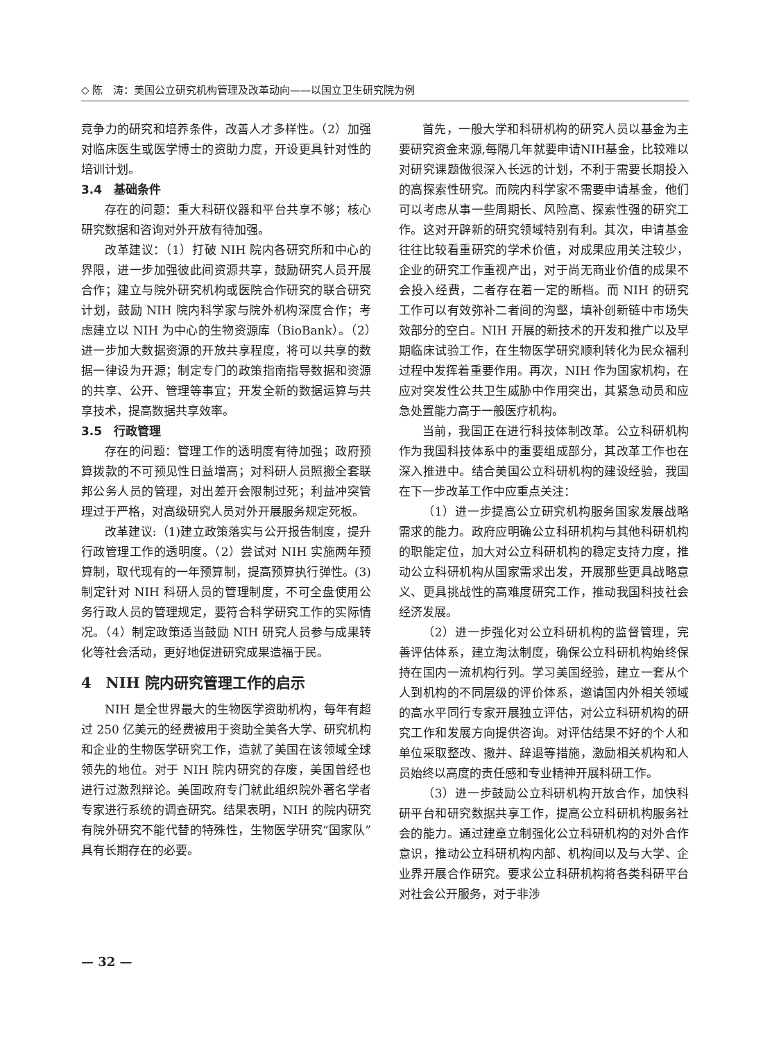◇ 陈　涛：美国公立研究机构管理及改革动向——以国立卫生研究院为例
竞争力的研究和培养条件，改善人才多样性。（2）加强对临床医生或医学博士的资助力度，开设更具针对性的培训计划。
3.4　基础条件
存在的问题：重大科研仪器和平台共享不够；核心研究数据和咨询对外开放有待加强。
改革建议：（1）打破 NIH 院内各研究所和中心的界限，进一步加强彼此间资源共享，鼓励研究人员开展合作；建立与院外研究机构或医院合作研究的联合研究计划，鼓励 NIH 院内科学家与院外机构深度合作；考虑建立以 NIH 为中心的生物资源库（BioBank）。（2）进一步加大数据资源的开放共享程度，将可以共享的数据一律设为开源；制定专门的政策指南指导数据和资源的共享、公开、管理等事宜；开发全新的数据运算与共享技术，提高数据共享效率。
3.5　行政管理
存在的问题：管理工作的透明度有待加强；政府预算拨款的不可预见性日益增高；对科研人员照搬全套联邦公务人员的管理，对出差开会限制过死；利益冲突管理过于严格，对高级研究人员对外开展服务规定死板。
改革建议:（1)建立政策落实与公开报告制度，提升行政管理工作的透明度。（2）尝试对 NIH 实施两年预算制，取代现有的一年预算制，提高预算执行弹性。(3)制定针对 NIH 科研人员的管理制度，不可全盘使用公务行政人员的管理规定，要符合科学研究工作的实际情况。（4）制定政策适当鼓励 NIH 研究人员参与成果转化等社会活动，更好地促进研究成果造福于民。
4　NIH 院内研究管理工作的启示
NIH 是全世界最大的生物医学资助机构，每年有超过 250 亿美元的经费被用于资助全美各大学、研究机构和企业的生物医学研究工作，造就了美国在该领域全球领先的地位。对于 NIH 院内研究的存废，美国曾经也进行过激烈辩论。美国政府专门就此组织院外著名学者专家进行系统的调查研究。结果表明，NIH 的院内研究有院外研究不能代替的特殊性，生物医学研究“国家队”具有长期存在的必要。
首先，一般大学和科研机构的研究人员以基金为主要研究资金来源,每隔几年就要申请NIH基金，比较难以对研究课题做很深入长远的计划，不利于需要长期投入的高探索性研究。而院内科学家不需要申请基金，他们可以考虑从事一些周期长、风险高、探索性强的研究工作。这对开辟新的研究领域特别有利。其次，申请基金往往比较看重研究的学术价值，对成果应用关注较少，企业的研究工作重视产出，对于尚无商业价值的成果不会投入经费，二者存在着一定的断档。而 NIH 的研究工作可以有效弥补二者间的沟壑，填补创新链中市场失效部分的空白。NIH 开展的新技术的开发和推广以及早期临床试验工作，在生物医学研究顺利转化为民众福利过程中发挥着重要作用。再次，NIH 作为国家机构，在应对突发性公共卫生威胁中作用突出，其紧急动员和应急处置能力高于一般医疗机构。
当前，我国正在进行科技体制改革。公立科研机构作为我国科技体系中的重要组成部分，其改革工作也在深入推进中。结合美国公立科研机构的建设经验，我国在下一步改革工作中应重点关注：
（1）进一步提高公立研究机构服务国家发展战略需求的能力。政府应明确公立科研机构与其他科研机构的职能定位，加大对公立科研机构的稳定支持力度，推动公立科研机构从国家需求出发，开展那些更具战略意义、更具挑战性的高难度研究工作，推动我国科技社会经济发展。
（2）进一步强化对公立科研机构的监督管理，完善评估体系，建立淘汰制度，确保公立科研机构始终保持在国内一流机构行列。学习美国经验，建立一套从个人到机构的不同层级的评价体系，邀请国内外相关领域的高水平同行专家开展独立评估，对公立科研机构的研究工作和发展方向提供咨询。对评估结果不好的个人和单位采取整改、撤并、辞退等措施，激励相关机构和人员始终以高度的责任感和专业精神开展科研工作。
（3）进一步鼓励公立科研机构开放合作，加快科研平台和研究数据共享工作，提高公立科研机构服务社会的能力。通过建章立制强化公立科研机构的对外合作意识，推动公立科研机构内部、机构间以及与大学、企业界开展合作研究。要求公立科研机构将各类科研平台对社会公开服务，对于非涉
— 32 —